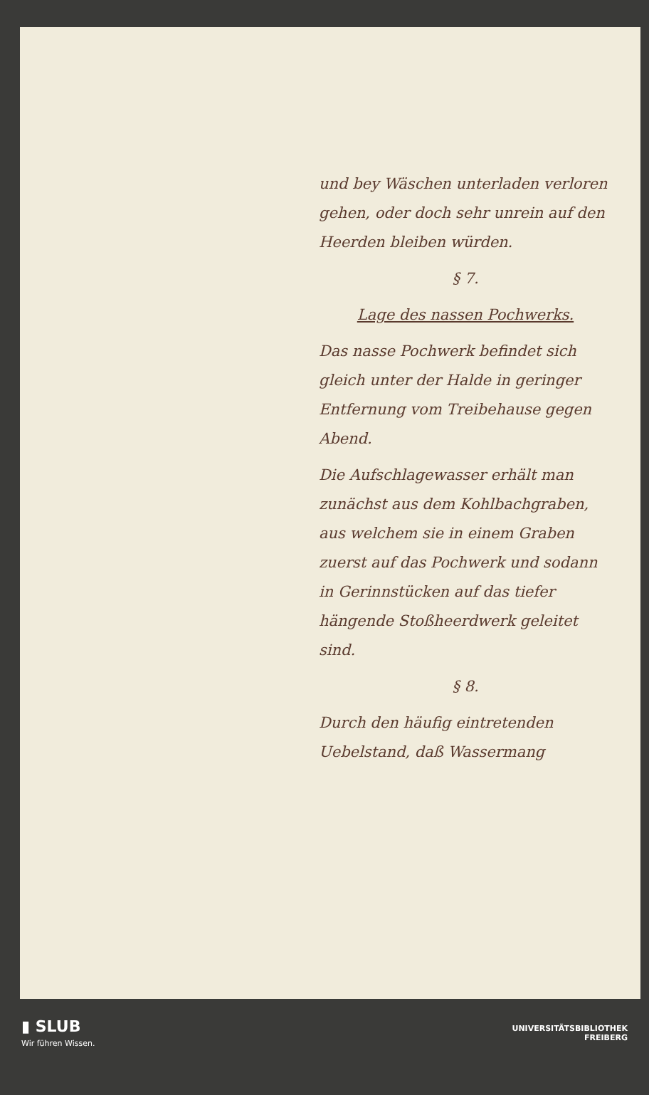und bey Wäschen unterladen verloren gehen, oder doch sehr unrein auf den Heerden bleiben würden.
§ 7.
Lage des nassen Pochwerks.
Das nasse Pochwerk befindet sich gleich unter der Halde in geringer Entfernung vom Treibehause gegen Abend.
Die Aufschlagewasser erhält man zunächst aus dem Kohlbachgraben, aus welchem sie in einem Graben zuerst auf das Pochwerk und sodann in Gerinnstücken auf das tiefer hängende Stoßheerdwerk geleitet sind.
§ 8.
Durch den häufig eintretenden Uebelstand, daß Wassermang
▮ SLUB
Wir führen Wissen.
UNIVERSITÄTSBIBLIOTHEK
FREIBERG